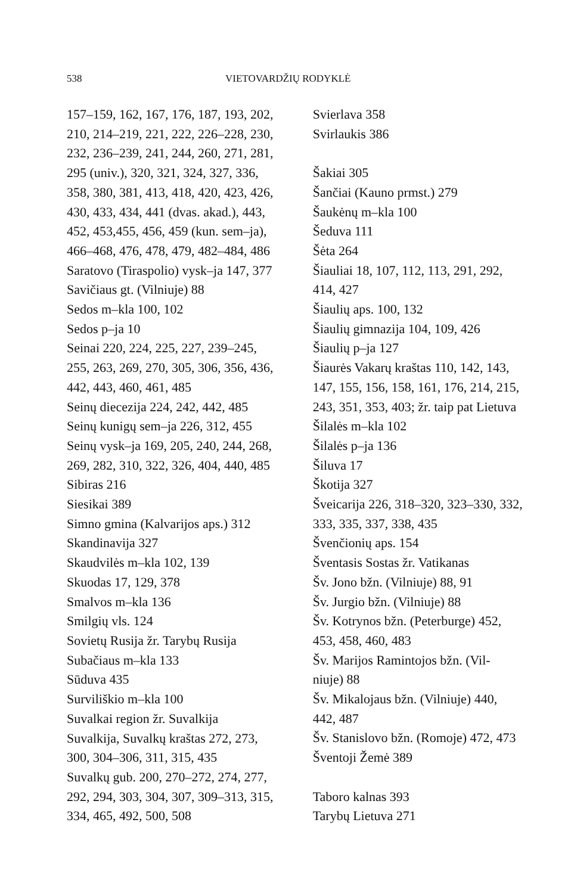538 VIETOVARDŽIŲ RODYKLĖ
157–159, 162, 167, 176, 187, 193, 202,
210, 214–219, 221, 222, 226–228, 230,
232, 236–239, 241, 244, 260, 271, 281,
295 (univ.), 320, 321, 324, 327, 336,
358, 380, 381, 413, 418, 420, 423, 426,
430, 433, 434, 441 (dvas. akad.), 443,
452, 453,455, 456, 459 (kun. sem–ja),
466–468, 476, 478, 479, 482–484, 486
Saratovo (Tiraspolio) vysk–ja 147, 377
Savičiaus gt. (Vilniuje) 88
Sedos m–kla 100, 102
Sedos p–ja 10
Seinai 220, 224, 225, 227, 239–245,
255, 263, 269, 270, 305, 306, 356, 436,
442, 443, 460, 461, 485
Seinų diecezija 224, 242, 442, 485
Seinų kunigų sem–ja 226, 312, 455
Seinų vysk–ja 169, 205, 240, 244, 268,
269, 282, 310, 322, 326, 404, 440, 485
Sibiras 216
Siesikai 389
Simno gmina (Kalvarijos aps.) 312
Skandinavija 327
Skaudvilės m–kla 102, 139
Skuodas 17, 129, 378
Smalvos m–kla 136
Smilgių vls. 124
Sovietų Rusija žr. Tarybų Rusija
Subačiaus m–kla 133
Sūduva 435
Surviliškio m–kla 100
Suvalkai region žr. Suvalkija
Suvalkija, Suvalkų kraštas 272, 273,
300, 304–306, 311, 315, 435
Suvalkų gub. 200, 270–272, 274, 277,
292, 294, 303, 304, 307, 309–313, 315,
334, 465, 492, 500, 508
Svierlava 358
Svirlaukis 386
Šakiai 305
Šančiai (Kauno prmst.) 279
Šaukėnų m–kla 100
Šeduva 111
Šėta 264
Šiauliai 18, 107, 112, 113, 291, 292,
414, 427
Šiaulių aps. 100, 132
Šiaulių gimnazija 104, 109, 426
Šiaulių p–ja 127
Šiaurės Vakarų kraštas 110, 142, 143,
147, 155, 156, 158, 161, 176, 214, 215,
243, 351, 353, 403; žr. taip pat Lietuva
Šilalės m–kla 102
Šilalės p–ja 136
Šiluva 17
Škotija 327
Šveicarija 226, 318–320, 323–330, 332,
333, 335, 337, 338, 435
Švenčionių aps. 154
Šventasis Sostas žr. Vatikanas
Šv. Jono bžn. (Vilniuje) 88, 91
Šv. Jurgio bžn. (Vilniuje) 88
Šv. Kotrynos bžn. (Peterburge) 452,
453, 458, 460, 483
Šv. Marijos Ramintojos bžn. (Vil-
niuje) 88
Šv. Mikalojaus bžn. (Vilniuje) 440,
442, 487
Šv. Stanislovo bžn. (Romoje) 472, 473
Šventoji Žemė 389
Taboro kalnas 393
Tarybų Lietuva 271